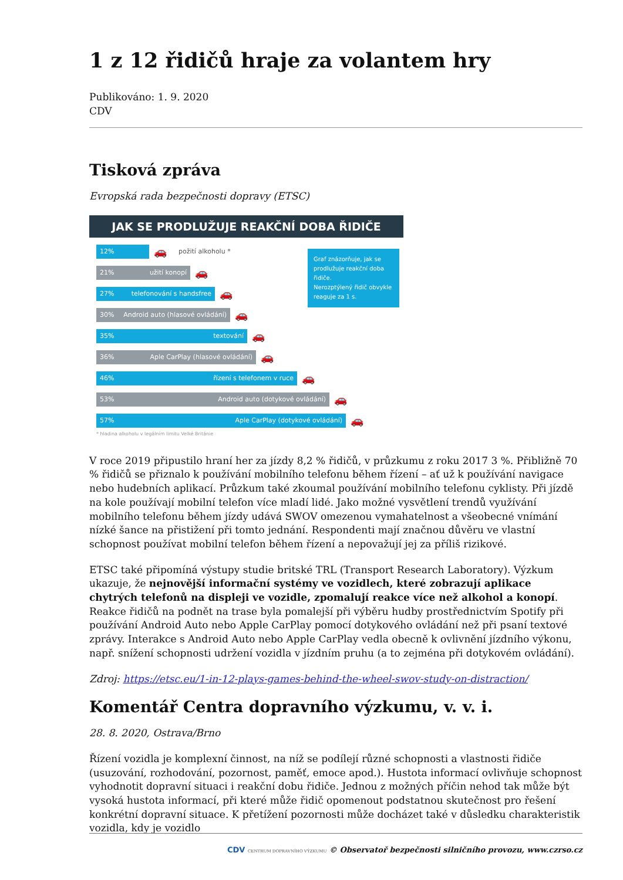1 z 12 řidičů hraje za volantem hry
Publikováno: 1. 9. 2020
CDV
Tisková zpráva
Evropská rada bezpečnosti dopravy (ETSC)
JAK SE PRODLUŽUJE REAKČNÍ DOBA ŘIDIČE
12%
🚗 požití alkoholu *
21% užití konopí
🚗
27% telefonování s handsfree
🚗
30% Android auto (hlasové ovládání)
🚗
35% textování
🚗
36% Aple CarPlay (hlasové ovládání)
🚗
46% řízení s telefonem v ruce
🚗
53% Android auto (dotykové ovládání)
🚗
57% Aple CarPlay (dotykové ovládání)
🚗
Graf znázorňuje, jak se prodlužuje reakční doba řidiče.
Nerozptýlený řidič obvykle reaguje za 1 s.
* hladina alkoholu v legálním limitu Velké Británie
V roce 2019 připustilo hraní her za jízdy 8,2 % řidičů, v průzkumu z roku 2017 3 %. Přibližně 70 % řidičů se přiznalo k používání mobilního telefonu během řízení – ať už k používání navigace nebo hudebních aplikací. Průzkum také zkoumal používání mobilního telefonu cyklisty. Při jízdě na kole používají mobilní telefon více mladí lidé. Jako možné vysvětlení trendů využívání mobilního telefonu během jízdy udává SWOV omezenou vymahatelnost a všeobecné vnímání nízké šance na přistižení při tomto jednání. Respondenti mají značnou důvěru ve vlastní schopnost používat mobilní telefon během řízení a nepovažují jej za příliš rizikové.
ETSC také připomíná výstupy studie britské TRL (Transport Research Laboratory). Výzkum ukazuje, že nejnovější informační systémy ve vozidlech, které zobrazují aplikace chytrých telefonů na displeji ve vozidle, zpomalují reakce více než alkohol a konopí. Reakce řidičů na podnět na trase byla pomalejší při výběru hudby prostřednictvím Spotify při používání Android Auto nebo Apple CarPlay pomocí dotykového ovládání než při psaní textové zprávy. Interakce s Android Auto nebo Apple CarPlay vedla obecně k ovlivnění jízdního výkonu, např. snížení schopnosti udržení vozidla v jízdním pruhu (a to zejména při dotykovém ovládání).
Zdroj: https://etsc.eu/1-in-12-plays-games-behind-the-wheel-swov-study-on-distraction/
Komentář Centra dopravního výzkumu, v. v. i.
28. 8. 2020, Ostrava/Brno
Řízení vozidla je komplexní činnost, na níž se podílejí různé schopnosti a vlastnosti řidiče (usuzování, rozhodování, pozornost, paměť, emoce apod.). Hustota informací ovlivňuje schopnost vyhodnotit dopravní situaci i reakční dobu řidiče. Jednou z možných příčin nehod tak může být vysoká hustota informací, při které může řidič opomenout podstatnou skutečnost pro řešení konkrétní dopravní situace. K přetížení pozornosti může docházet také v důsledku charakteristik vozidla, kdy je vozidlo
CDV CENTRUM DOPRAVNÍHO VÝZKUMU © Observatoř bezpečnosti silničního provozu, www.czrso.cz